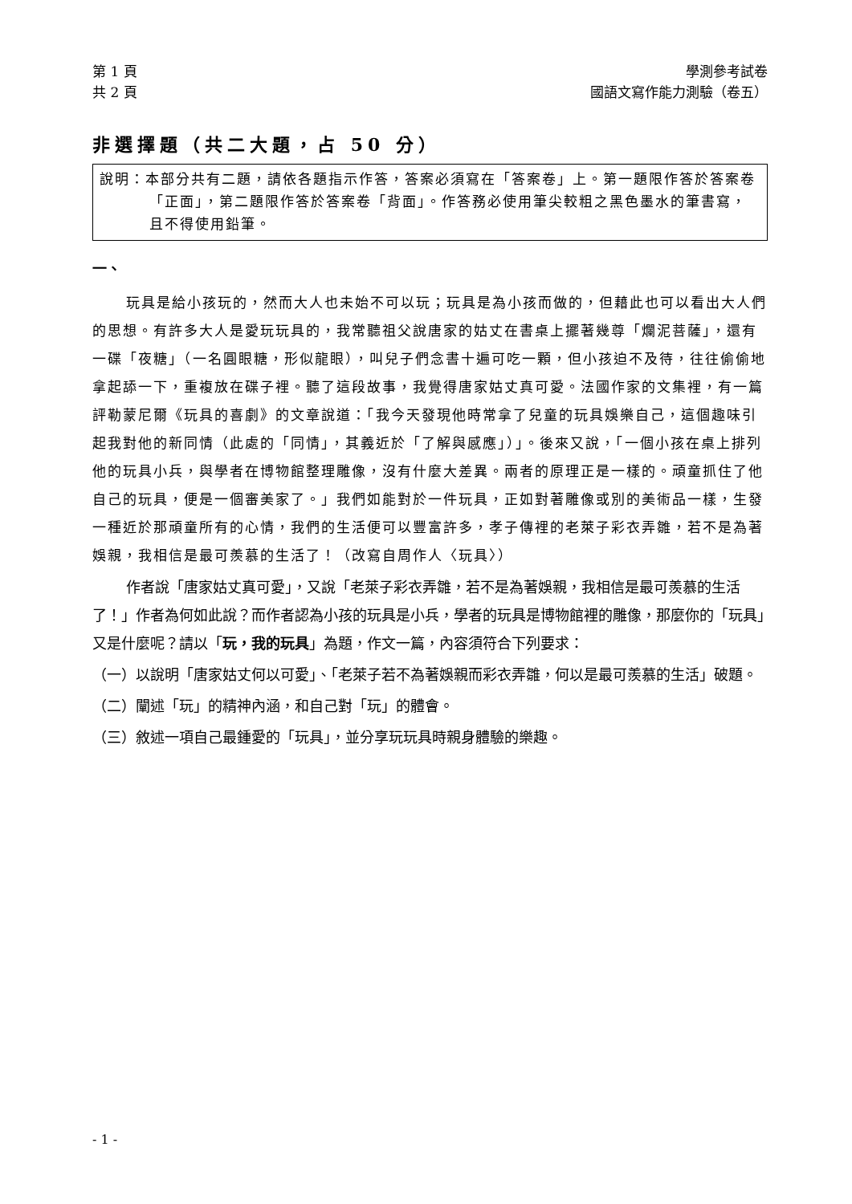第 1 頁 學測參考試卷
共 2 頁 國語文寫作能力測驗（卷五）
非選擇題（共二大題，占 50 分）
說明：本部分共有二題，請依各題指示作答，答案必須寫在「答案卷」上。第一題限作答於答案卷「正面」，第二題限作答於答案卷「背面」。作答務必使用筆尖較粗之黑色墨水的筆書寫，且不得使用鉛筆。
一、
玩具是給小孩玩的，然而大人也未始不可以玩；玩具是為小孩而做的，但藉此也可以看出大人們的思想。有許多大人是愛玩玩具的，我常聽祖父說唐家的姑丈在書桌上擺著幾尊「爛泥菩薩」，還有一碟「夜糖」（一名圓眼糖，形似龍眼），叫兒子們念書十遍可吃一顆，但小孩迫不及待，往往偷偷地拿起舔一下，重複放在碟子裡。聽了這段故事，我覺得唐家姑丈真可愛。法國作家的文集裡，有一篇評勒蒙尼爾《玩具的喜劇》的文章說道：「我今天發現他時常拿了兒童的玩具娛樂自己，這個趣味引起我對他的新同情（此處的「同情」，其義近於「了解與感應」）」。後來又說，「一個小孩在桌上排列他的玩具小兵，與學者在博物館整理雕像，沒有什麼大差異。兩者的原理正是一樣的。頑童抓住了他自己的玩具，便是一個審美家了。」我們如能對於一件玩具，正如對著雕像或別的美術品一樣，生發一種近於那頑童所有的心情，我們的生活便可以豐富許多，孝子傳裡的老萊子彩衣弄雛，若不是為著娛親，我相信是最可羨慕的生活了！（改寫自周作人〈玩具〉）
作者說「唐家姑丈真可愛」，又說「老萊子彩衣弄雛，若不是為著娛親，我相信是最可羨慕的生活了！」作者為何如此說？而作者認為小孩的玩具是小兵，學者的玩具是博物館裡的雕像，那麼你的「玩具」又是什麼呢？請以「玩，我的玩具」為題，作文一篇，內容須符合下列要求：
（一）以說明「唐家姑丈何以可愛」、「老萊子若不為著娛親而彩衣弄雛，何以是最可羨慕的生活」破題。
（二）闡述「玩」的精神內涵，和自己對「玩」的體會。
（三）敘述一項自己最鍾愛的「玩具」，並分享玩玩具時親身體驗的樂趣。
- 1 -